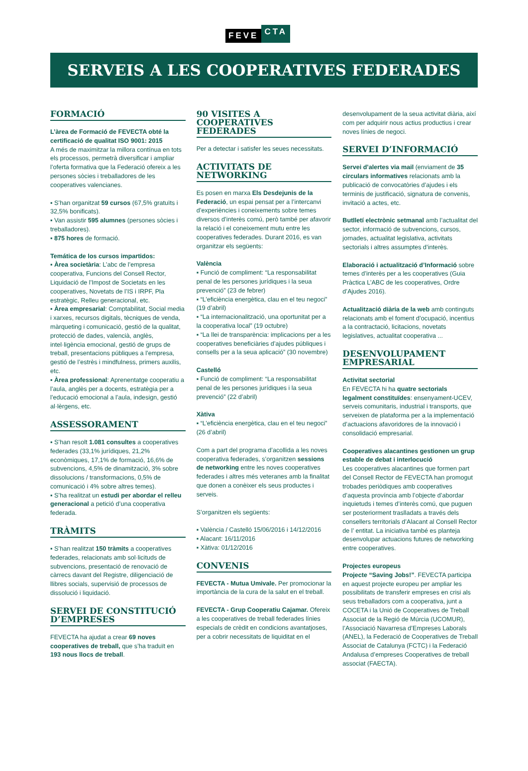FEVE CTA
SERVEIS A LES COOPERATIVES FEDERADES
FORMACIÓ
L’àrea de Formació de FEVECTA obté la certificació de qualitat ISO 9001: 2015
A més de maximitzar la millora contínua en tots els processos, permetrà diversificar i ampliar l’oferta formativa que la Federació ofereix a les persones sòcies i treballadores de les cooperatives valencianes.
▪ S’han organitzat 59 cursos (67,5% gratuïts i 32,5% bonificats).
▪ Van assistir 595 alumnes (persones sòcies i treballadores).
▪ 875 hores de formació.
Temática de los cursos impartidos:
▪ Àrea societària: L’abc de l’empresa cooperativa, Funcions del Consell Rector, Liquidació de l’Impost de Societats en les cooperatives, Novetats de l’IS i IRPF, Pla estratègic, Relleu generacional, etc.
▪ Àrea empresarial: Comptabilitat, Social media i xarxes, recursos digitals, tècniques de venda, màrqueting i comunicació, gestió de la qualitat, protecció de dades, valencià, anglès, intel·ligència emocional, gestió de grups de treball, presentacions públiques a l’empresa, gestió de l’estrès i mindfulness, primers auxilis, etc.
▪ Àrea professional: Aprenentatge cooperatiu a l’aula, anglès per a docents, estratègia per a l’educació emocional a l’aula, indesign, gestió al·lèrgens, etc.
ASSESSORAMENT
▪ S’han resolt 1.081 consultes a cooperatives federades (33,1% jurídiques, 21,2% econòmiques, 17,1% de formació, 16,6% de subvencions, 4,5% de dinamització, 3% sobre dissolucions / transformacions, 0,5% de comunicació i 4% sobre altres temes).
▪ S’ha realitzat un estudi per abordar el relleu generacional a petició d’una cooperativa federada.
TRÀMITS
▪ S’han realitzat 150 tràmits a cooperatives federades, relacionats amb sol·licituds de subvencions, presentació de renovació de càrrecs davant del Registre, diligenciació de llibres socials, supervisió de processos de dissolució i liquidació.
SERVEI DE CONSTITUCIÓ D’EMPRESES
FEVECTA ha ajudat a crear 69 noves cooperatives de treball, que s’ha traduït en 193 nous llocs de treball.
90 VISITES A COOPERATIVES FEDERADES
Per a detectar i satisfer les seues necessitats.
ACTIVITATS DE NETWORKING
Es posen en marxa Els Desdejunis de la Federació, un espai pensat per a l’intercanvi d’experiències i coneixements sobre temes diversos d’interès comú, però també per afavorir la relació i el coneixement mutu entre les cooperatives federades. Durant 2016, es van organitzar els següents:
València
▪ Funció de compliment: “La responsabilitat penal de les persones jurídiques i la seua prevenció” (23 de febrer)
▪ “L’eficiència energètica, clau en el teu negoci” (19 d’abril)
▪ “La internacionalització, una oportunitat per a la cooperativa local” (19 octubre)
▪ “La llei de transparència: implicacions per a les cooperatives beneficiàries d’ajudes públiques i consells per a la seua aplicació” (30 novembre)
Castelló
▪ Funció de compliment: “La responsabilitat penal de les persones jurídiques i la seua prevenció” (22 d’abril)
Xàtiva
▪ “L’eficiència energètica, clau en el teu negoci” (26 d’abril)
Com a part del programa d’acollida a les noves cooperativa federades, s’organitzen sessions de networking entre les noves cooperatives federades i altres més veteranes amb la finalitat que donen a conèixer els seus productes i serveis.
S’organitzen els següents:
▪ València / Castelló 15/06/2016 i 14/12/2016
▪ Alacant: 16/11/2016
▪ Xàtiva: 01/12/2016
CONVENIS
FEVECTA - Mutua Umivale. Per promocionar la importància de la cura de la salut en el treball.
FEVECTA - Grup Cooperatiu Cajamar. Ofereix a les cooperatives de treball federades línies especials de crèdit en condicions avantatjoses, per a cobrir necessitats de liquiditat en el
desenvolupament de la seua activitat diària, així com per adquirir nous actius productius i crear noves línies de negoci.
SERVEI D’INFORMACIÓ
Servei d’alertes via mail (enviament de 35 circulars informatives relacionats amb la publicació de convocatòries d’ajudes i els terminis de justificació, signatura de convenis, invitació a actes, etc.
Butlletí electrònic setmanal amb l’actualitat del sector, informació de subvencions, cursos, jornades, actualitat legislativa, activitats sectorials i altres assumptes d’interès.
Elaboració i actualització d’Informació sobre temes d’interès per a les cooperatives (Guia Pràctica L’ABC de les cooperatives, Ordre d’Ajudes 2016).
Actualització diària de la web amb continguts relacionats amb el foment d’ocupació, incentius a la contractació, licitacions, novetats legislatives, actualitat cooperativa ...
DESENVOLUPAMENT EMPRESARIAL
Activitat sectorial
En FEVECTA hi ha quatre sectorials legalment constituïdes: ensenyament-UCEV, serveis comunitaris, industrial i transports, que serveixen de plataforma per a la implementació d’actuacions afavoridores de la innovació i consolidació empresarial.
Cooperatives alacantines gestionen un grup estable de debat i interlocució
Les cooperatives alacantines que formen part del Consell Rector de FEVECTA han promogut trobades periòdiques amb cooperatives d’aquesta província amb l’objecte d’abordar inquietuds i temes d’interès comú, que puguen ser posteriorment traslladats a través dels consellers territorials d’Alacant al Consell Rector de l’ entitat. La iniciativa també es planteja desenvolupar actuacions futures de networking entre cooperatives.
Projectes europeus
Projecte “Saving Jobs!”. FEVECTA participa en aquest projecte europeu per ampliar les possibilitats de transferir empreses en crisi als seus treballadors com a cooperativa, junt a COCETA i la Unió de Cooperatives de Treball Associat de la Regió de Múrcia (UCOMUR), l’Associació Navarresa d’Empreses Laborals (ANEL), la Federació de Cooperatives de Treball Associat de Catalunya (FCTC) i la Federació Andalusa d’empreses Cooperatives de treball associat (FAECTA).